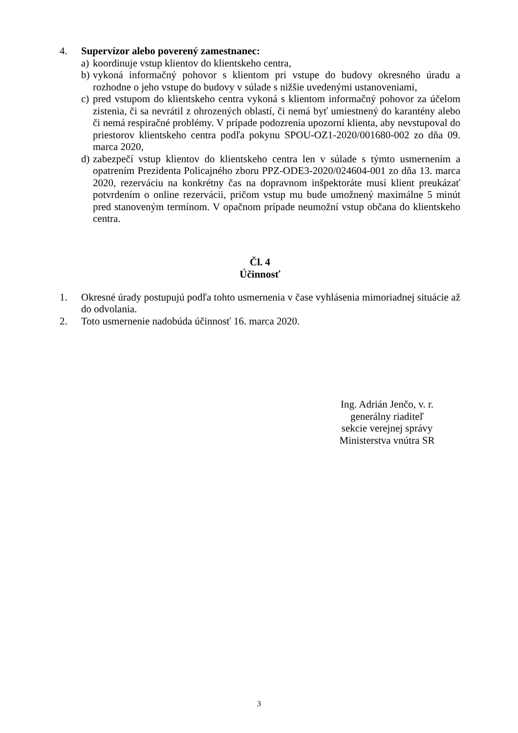4. Supervízor alebo poverený zamestnanec:
a) koordinuje vstup klientov do klientskeho centra,
b) vykoná informačný pohovor s klientom pri vstupe do budovy okresného úradu a rozhodne o jeho vstupe do budovy v súlade s nižšie uvedenými ustanoveniami,
c) pred vstupom do klientskeho centra vykoná s klientom informačný pohovor za účelom zistenia, či sa nevrátil z ohrozených oblastí, či nemá byť umiestnený do karantény alebo či nemá respiračné problémy. V prípade podozrenia upozorní klienta, aby nevstupoval do priestorov klientskeho centra podľa pokynu SPOU-OZ1-2020/001680-002 zo dňa 09. marca 2020,
d) zabezpečí vstup klientov do klientskeho centra len v súlade s týmto usmernením a opatrením Prezidenta Policajného zboru PPZ-ODE3-2020/024604-001 zo dňa 13. marca 2020, rezerváciu na konkrétny čas na dopravnom inšpektoráte musí klient preukázať potvrdením o online rezervácii, pričom vstup mu bude umožnený maximálne 5 minút pred stanoveným termínom. V opačnom prípade neumožní vstup občana do klientskeho centra.
Čl. 4
Účinnosť
1. Okresné úrady postupujú podľa tohto usmernenia v čase vyhlásenia mimoriadnej situácie až do odvolania.
2. Toto usmernenie nadobúda účinnosť 16. marca 2020.
Ing. Adrián Jenčo, v. r.
generálny riaditeľ
sekcie verejnej správy
Ministerstva vnútra SR
3